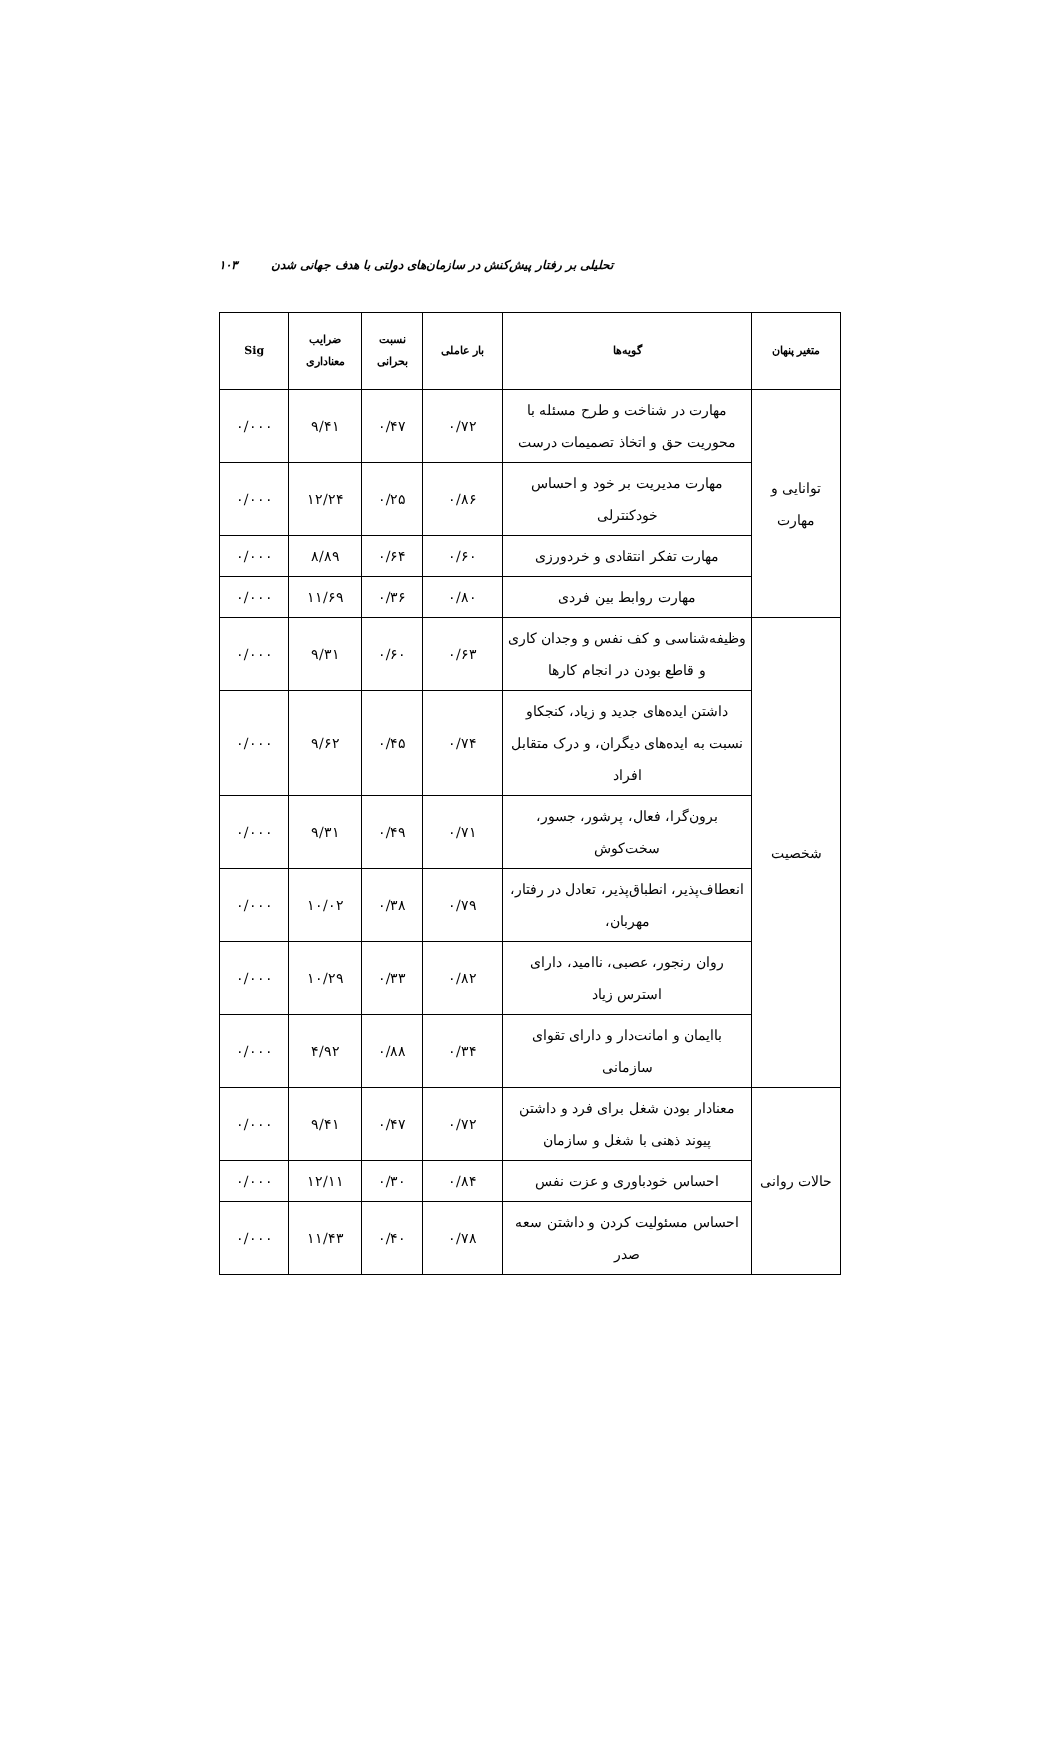تحلیلی بر رفتار پیش‌کنش در سازمان‌های دولتی با هدف جهانی شدن ۱۰۳
| متغیر پنهان | گویه‌ها | بار عاملی | نسبت بحرانی | ضرایب معناداری | Sig |
| --- | --- | --- | --- | --- | --- |
| توانایی و مهارت | مهارت در شناخت و طرح مسئله با محوریت حق و اتخاذ تصمیمات درست | ۰/۷۲ | ۰/۴۷ | ۹/۴۱ | ۰/۰۰۰ |
| | مهارت مدیریت بر خود و احساس خودکنترلی | ۰/۸۶ | ۰/۲۵ | ۱۲/۲۴ | ۰/۰۰۰ |
| | مهارت تفکر انتقادی و خردورزی | ۰/۶۰ | ۰/۶۴ | ۸/۸۹ | ۰/۰۰۰ |
| | مهارت روابط بین فردی | ۰/۸۰ | ۰/۳۶ | ۱۱/۶۹ | ۰/۰۰۰ |
| شخصیت | وظیفه‌شناسی و کف نفس و وجدان کاری و قاطع بودن در انجام کارها | ۰/۶۳ | ۰/۶۰ | ۹/۳۱ | ۰/۰۰۰ |
| | داشتن ایده‌های جدید و زیاد، کنجکاو نسبت به ایده‌های دیگران، و درک متقابل افراد | ۰/۷۴ | ۰/۴۵ | ۹/۶۲ | ۰/۰۰۰ |
| | برون‌گرا، فعال، پرشور، جسور، سخت‌کوش | ۰/۷۱ | ۰/۴۹ | ۹/۳۱ | ۰/۰۰۰ |
| | انعطاف‌پذیر، انطباق‌پذیر، تعادل در رفتار، مهربان، | ۰/۷۹ | ۰/۳۸ | ۱۰/۰۲ | ۰/۰۰۰ |
| | روان رنجور، عصبی، ناامید، دارای استرس زیاد | ۰/۸۲ | ۰/۳۳ | ۱۰/۲۹ | ۰/۰۰۰ |
| | باایمان و امانت‌دار و دارای تقوای سازمانی | ۰/۳۴ | ۰/۸۸ | ۴/۹۲ | ۰/۰۰۰ |
| حالات روانی | معنادار بودن شغل برای فرد و داشتن پیوند ذهنی با شغل و سازمان | ۰/۷۲ | ۰/۴۷ | ۹/۴۱ | ۰/۰۰۰ |
| | احساس خودباوری و عزت نفس | ۰/۸۴ | ۰/۳۰ | ۱۲/۱۱ | ۰/۰۰۰ |
| | احساس مسئولیت کردن و داشتن سعه صدر | ۰/۷۸ | ۰/۴۰ | ۱۱/۴۳ | ۰/۰۰۰ |